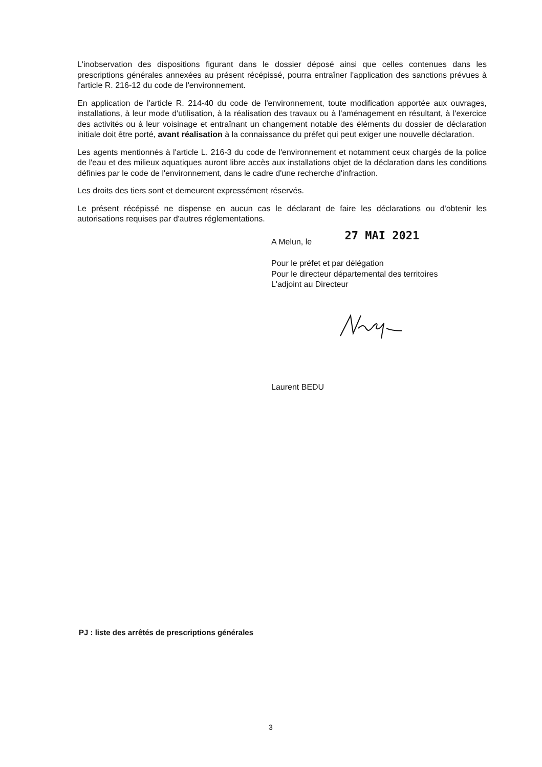L'inobservation des dispositions figurant dans le dossier déposé ainsi que celles contenues dans les prescriptions générales annexées au présent récépissé, pourra entraîner l'application des sanctions prévues à l'article R. 216-12 du code de l'environnement.
En application de l'article R. 214-40 du code de l'environnement, toute modification apportée aux ouvrages, installations, à leur mode d'utilisation, à la réalisation des travaux ou à l'aménagement en résultant, à l'exercice des activités ou à leur voisinage et entraînant un changement notable des éléments du dossier de déclaration initiale doit être porté, avant réalisation à la connaissance du préfet qui peut exiger une nouvelle déclaration.
Les agents mentionnés à l'article L. 216-3 du code de l'environnement et notamment ceux chargés de la police de l'eau et des milieux aquatiques auront libre accès aux installations objet de la déclaration dans les conditions définies par le code de l'environnement, dans le cadre d'une recherche d'infraction.
Les droits des tiers sont et demeurent expressément réservés.
Le présent récépissé ne dispense en aucun cas le déclarant de faire les déclarations ou d'obtenir les autorisations requises par d'autres réglementations.
A Melun, le 27 MAI 2021
Pour le préfet et par délégation
Pour le directeur départemental des territoires
L'adjoint au Directeur
Laurent BEDU
PJ : liste des arrêtés de prescriptions générales
3